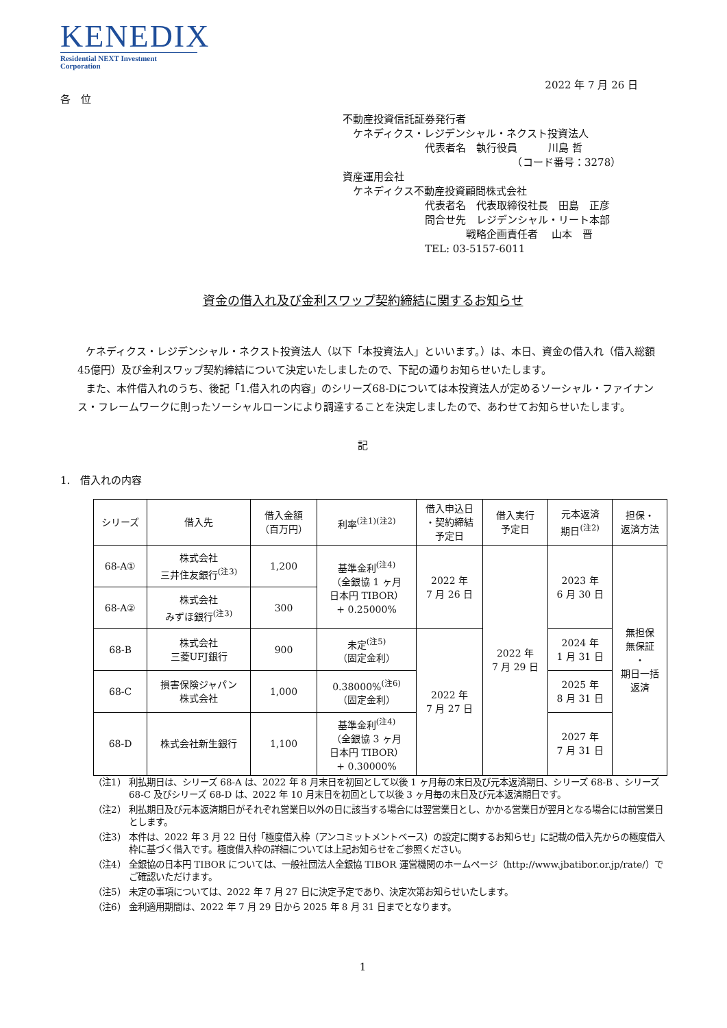KENEDIX
Residential NEXT Investment Corporation
2022 年 7 月 26 日
各　位
不動産投資信託証券発行者
　ケネディクス・レジデンシャル・ネクスト投資法人
　　　　　　　　代表者名　執行役員　　　川島 哲
　　　　　　　　　　　　　　　　　（コード番号：3278）
資産運用会社
　ケネディクス不動産投資顧問株式会社
　　　　　　　　代表者名　代表取締役社長　田島　正彦
　　　　　　　　問合せ先　レジデンシャル・リート本部
　　　　　　　　　　　　戦略企画責任者　 山本　晋
　　　　　　　　TEL: 03-5157-6011
資金の借入れ及び金利スワップ契約締結に関するお知らせ
ケネディクス・レジデンシャル・ネクスト投資法人（以下「本投資法人」といいます。）は、本日、資金の借入れ（借入総額45億円）及び金利スワップ契約締結について決定いたしましたので、下記の通りお知らせいたします。
また、本件借入れのうち、後記「1.借入れの内容」のシリーズ68-Dについては本投資法人が定めるソーシャル・ファイナンス・フレームワークに則ったソーシャルローンにより調達することを決定しましたので、あわせてお知らせいたします。
記
1.　借入れの内容
| シリーズ | 借入先 | 借入金額 （百万円） | 利率<sup>(注1)(注2)</sup> | 借入申込日 ・契約締結 予定日 | 借入実行 予定日 | 元本返済 期日<sup>(注2)</sup> | 担保・ 返済方法 |
| --- | --- | --- | --- | --- | --- | --- | --- |
| 68-A① | 株式会社 三井住友銀行<sup>(注3)</sup> | 1,200 | 基準金利<sup>(注4)</sup> （全銀協 1 ヶ月 日本円 TIBOR） + 0.25000% | 2022 年 7 月 26 日 | 2022 年 7 月 29 日 | 2023 年 6 月 30 日 | 無担保 無保証 ・ 期日一括 返済 |
| 68-A② | 株式会社 みずほ銀行<sup>(注3)</sup> | 300 | | | | | |
| 68-B | 株式会社 三菱UFJ銀行 | 900 | 未定<sup>(注5)</sup> （固定金利） | 2022 年 7 月 27 日 | | 2024 年 1 月 31 日 | |
| 68-C | 損害保険ジャパン 株式会社 | 1,000 | 0.38000%<sup>(注6)</sup> （固定金利） | | | 2025 年 8 月 31 日 | |
| 68-D | 株式会社新生銀行 | 1,100 | 基準金利<sup>(注4)</sup> （全銀協 3 ヶ月 日本円 TIBOR） + 0.30000% | | | 2027 年 7 月 31 日 | |
（注1） 利払期日は、シリーズ 68-A は、2022 年 8 月末日を初回として以後 1 ヶ月毎の末日及び元本返済期日、シリーズ 68-B 、シリーズ 68-C 及びシリーズ 68-D は、2022 年 10 月末日を初回として以後 3 ヶ月毎の末日及び元本返済期日です。
（注2） 利払期日及び元本返済期日がそれぞれ営業日以外の日に該当する場合には翌営業日とし、かかる営業日が翌月となる場合には前営業日とします。
（注3） 本件は、2022 年 3 月 22 日付「極度借入枠（アンコミットメントベース）の設定に関するお知らせ」に記載の借入先からの極度借入枠に基づく借入です。極度借入枠の詳細については上記お知らせをご参照ください。
（注4） 全銀協の日本円 TIBOR については、一般社団法人全銀協 TIBOR 運営機関のホームページ（http://www.jbatibor.or.jp/rate/）でご確認いただけます。
（注5） 未定の事項については、2022 年 7 月 27 日に決定予定であり、決定次第お知らせいたします。
（注6） 金利適用期間は、2022 年 7 月 29 日から 2025 年 8 月 31 日までとなります。
1